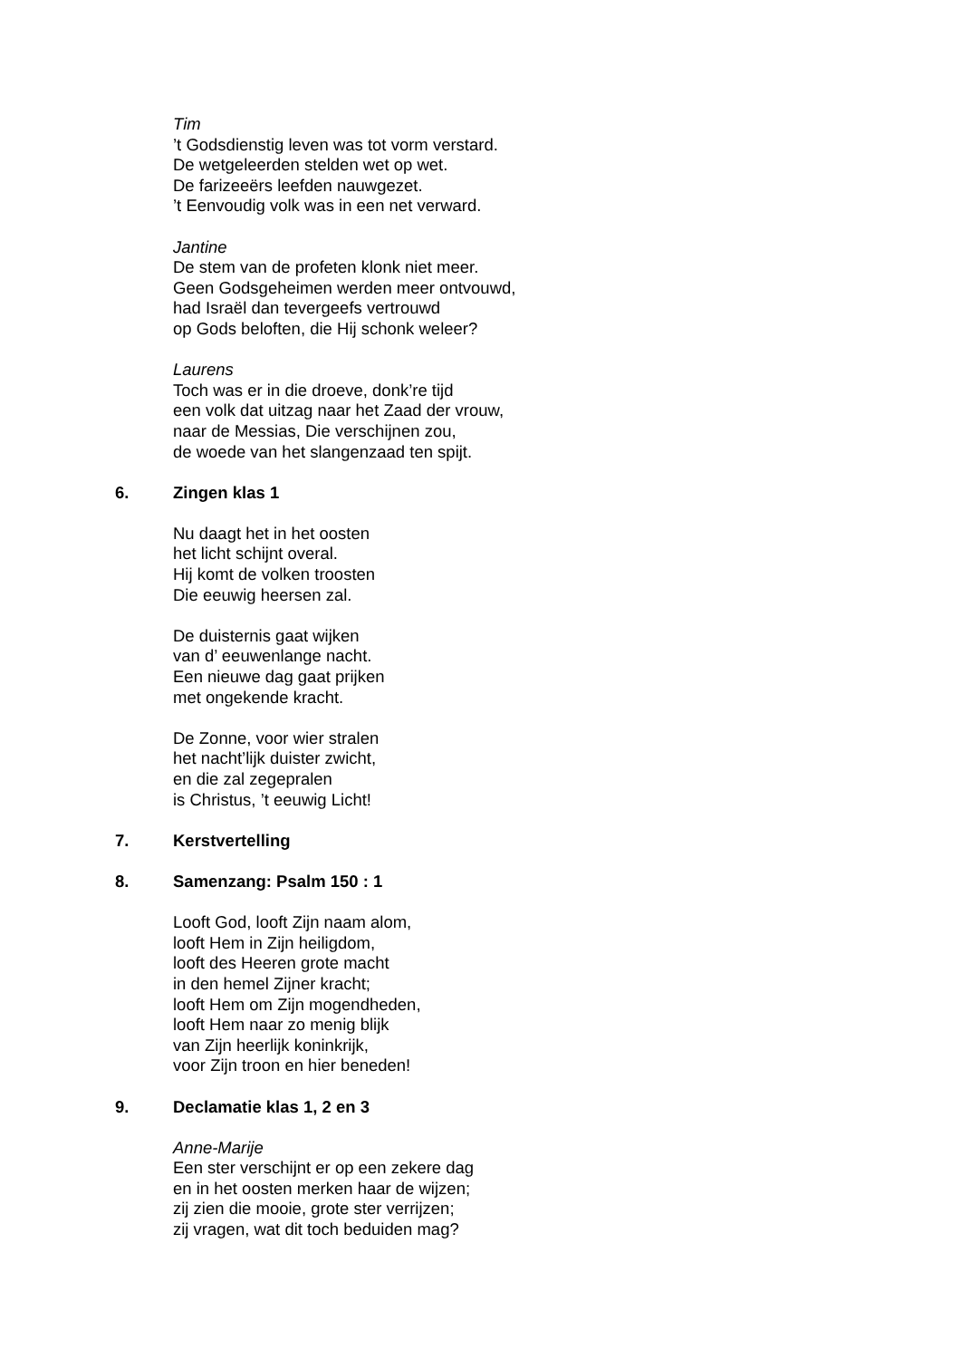Tim
’t Godsdienstig leven was tot vorm verstard.
De wetgeleerden stelden wet op wet.
De farizeeërs leefden nauwgezet.
’t Eenvoudig volk was in een net verward.
Jantine
De stem van de profeten klonk niet meer.
Geen Godsgeheimen werden meer ontvouwd,
had Israël dan tevergeefs vertrouwd
op Gods beloften, die Hij schonk weleer?
Laurens
Toch was er in die droeve, donk’re tijd
een volk dat uitzag naar het Zaad der vrouw,
naar de Messias, Die verschijnen zou,
de woede van het slangenzaad ten spijt.
6. Zingen klas 1
Nu daagt het in het oosten
het licht schijnt overal.
Hij komt de volken troosten
Die eeuwig heersen zal.
De duisternis gaat wijken
van d’ eeuwenlange nacht.
Een nieuwe dag gaat prijken
met ongekende kracht.
De Zonne, voor wier stralen
het nacht’lijk duister zwicht,
en die zal zegepralen
is Christus, ’t eeuwig Licht!
7. Kerstvertelling
8. Samenzang: Psalm 150 : 1
Looft God, looft Zijn naam alom,
looft Hem in Zijn heiligdom,
looft des Heeren grote macht
in den hemel Zijner kracht;
looft Hem om Zijn mogendheden,
looft Hem naar zo menig blijk
van Zijn heerlijk koninkrijk,
voor Zijn troon en hier beneden!
9. Declamatie klas 1, 2 en 3
Anne-Marije
Een ster verschijnt er op een zekere dag
en in het oosten merken haar de wijzen;
zij zien die mooie, grote ster verrijzen;
zij vragen, wat dit toch beduiden mag?